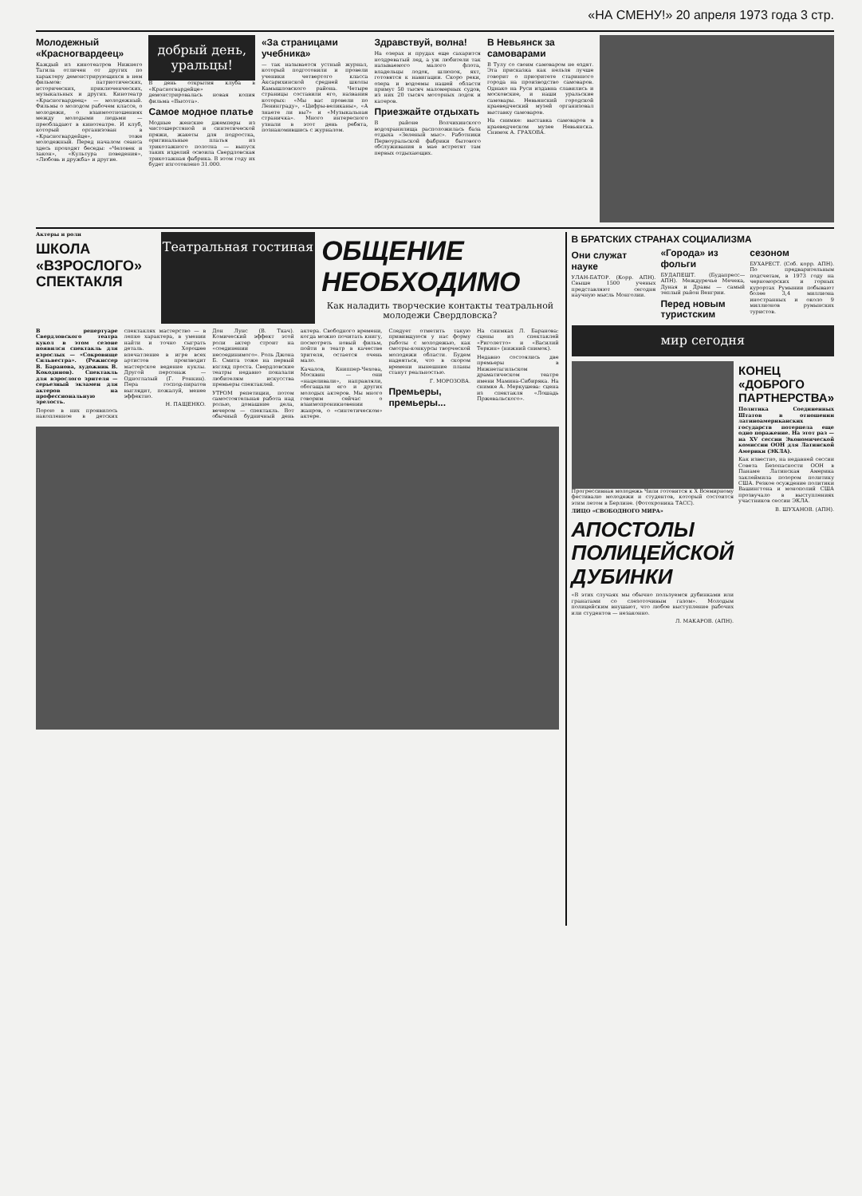«НА СМЕНУ!» 20 апреля 1973 года 3 стр.
Молодежный «Красногвардеец»
Каждый из кинотеатров Нижнего Тагила отличен от других по характеру демонстрирующихся в нем фильмов: патриотических, исторических, приключенческих, музыкальных и других. Кинотеатр «Красногвардеец» — молодежный. Фильмы о молодом рабочем классе, о молодежи, о взаимоотношениях между молодыми людьми — преобладают в кинотеатре. И клуб, который организован в «Красногвардейце», тоже молодежный. Перед началом сеанса здесь проходят беседы: «Человек и закон», «Культура поведения», «Любовь и дружба» и другие.
добрый день, уральцы!
В день открытия клуба в «Красногвардейце» демонстрировалась новая копия фильма «Высота».
Самое модное платье
Модные женские джемперы из чистошерстяной и синтетической пряжи, жакеты для подростка, оригинальные платья из трикотажного полотна — выпуск таких изделий освоила Свердловская трикотажная фабрика. В этом году их будет изготовлено 31.000.
«За страницами учебника»
— так называется устный журнал, который подготовили и провели ученики четвертого класса Аксарихинской средней школы Камышловского района. Четыре страницы составили его, названия которых: «Мы вас провели по Ленинграду», «Цифры-великаны», «А знаете ли вы?» и «Музыкальная страничка». Много интересного узнали в этот день ребята, познакомившись с журналом.
Здравствуй, волна!
На озерах и прудах еще сахарится ноздреватый лед, а уж любители так называемого малого флота, владельцы лодок, шлюпок, яхт, готовятся к навигации. Скоро реки, озера и водоемы нашей области примут 50 тысяч маломерных судов, из них 20 тысяч моторных лодок и катеров.
Приезжайте отдыхать
В районе Волчихинского водохранилища расположилась база отдыха «Зеленый мыс». Работники Первоуральской фабрики бытового обслуживания в мае встретят там первых отдыхающих.
В Невьянск за самоварами
В Тулу со своим самоваром не ездят. Эта присказка как нельзя лучше говорит о приоритете старинного города на производство самоваров. Однако на Руси издавна славились и московские, и наши уральские самовары. Невьянский городской краеведческий музей организовал выставку самоваров.
На снимке: выставка самоваров в краеведческом музее Невьянска. Снимок А. ГРАХОВА.
Актеры и роли
ШКОЛА «ВЗРОСЛОГО» СПЕКТАКЛЯ
Театральная гостиная
ОБЩЕНИЕ НЕОБХОДИМО
Как наладить творческие контакты театральной молодежи Свердловска?
В репертуаре Свердловского театра кукол в этом сезоне появился спектакль для взрослых — «Сокровище Сильвестра». (Режиссер В. Баранова, художник В. Кокоди­нов). Спектакль для взрослого зрителя — серьезный экзамен для актеров на профессиональную зрелость.
Порою в них проявилось накопленное в детских спектаклях мастерство — в лепке характера, в умении найти и точно сыграть деталь. Хорошее впечатление в игре всех артистов производит мастерское ведение куклы. Другой персонаж — Одноглазый (Г. Ронкин). Пера господ-пиратов выглядит, пожалуй, менее эффектно.
Н. ПАЩЕНКО.
Дон Лунс (В. Ткач). Комический эффект этой роли актер строит на «соединении несоединимого». Роль Джона Б. Смита тоже на первый взгляд проста. Свердловские театры недавно показали любителям искусства премьеры спектаклей.
УТРОМ репетиции, потом самостоятельная работа над ролью, домашние дела, вечером — спектакль. Вот обычный будничный день актера. Свободного времени, когда можно почитать книгу, посмотреть новый фильм, пойти в театр в качестве зрителя, остается очень мало.
Качалов, Книппер-Чехова, Москвин — они «нацеливали», направляли, обогащали его и других молодых актеров. Мы много говорим сейчас о взаимопроникновении жанров, о «синтетическом» актере.
Следует отметить такую прививщуюся у нас форму работы с молодежью, как смотры-конкурсы творческой молодежи области. Будем надеяться, что в скором времени нынешние планы станут реальностью.
Г. МОРОЗОВА.
Премьеры, премьеры...
На снимках Л. Баранова: сцены из спектаклей «Риголетто» и «Василий Теркин» (нижний снимок).
Недавно состоялись две премьеры в Нижнетагильском драматическом театре имени Мамина-Сибиряка. На снимке А. Меркушева: сцена из спектакля «Лошадь Пржевальского».
В БРАТСКИХ СТРАНАХ СОЦИАЛИЗМА
Они служат науке
УЛАН-БАТОР. (Корр. АПН). Свыше 1500 ученых представляют сегодня научную мысль Монголии.
«Города» из фольги
БУДАПЕШТ. (Будапресс—АПН). Междуречье Мечека, Дуная и Дравы — самый теплый район Венгрии.
Перед новым туристским сезоном
БУХАРЕСТ. (Соб. корр. АПН). По предварительным подсчетам, в 1973 году на черноморских и горных курортах Румынии побывают более 3,4 миллиона иностранных и около 9 миллионов румынских туристов.
мир сегодня
Прогрессивная молодежь Чили готовится к X Всемирному фестивалю молодежи и студентов, который состоится этим летом в Берлине. (Фотохроника ТАСС).
ЛИЦО «СВОБОДНОГО МИРА»
АПОСТОЛЫ ПОЛИЦЕЙСКОЙ ДУБИНКИ
«В этих случаях мы обычно пользуемся дубинками или гранатами со слезоточивым газом». Молодым полицейским внушают, что любое выступление рабочих или студентов — незаконно.
Л. МАКАРОВ. (АПН).
КОНЕЦ «ДОБРОГО ПАРТНЕРСТВА»
Политика Соединенных Штатов в отношении латиноамериканских государств потерпела еще одно поражение. На этот раз — на XV сессии Экономической комиссии ООН для Латинской Америки (ЭКЛА).
Как известно, на недавней сессии Совета Безопасности ООН в Панаме Латинская Америка заклеймила позором политику США. Резкое осуждение политики Вашингтона и монополий США прозвучало в выступлениях участников сессии ЭКЛА.
В. ШУХАНОВ. (АПН).